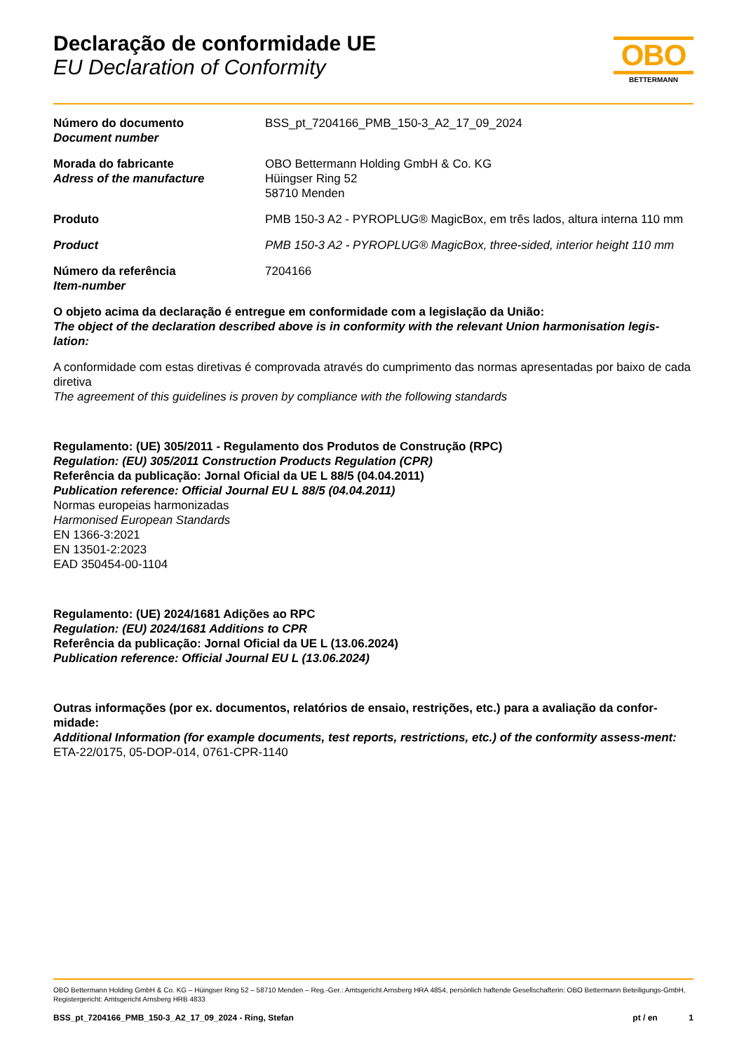Declaração de conformidade UE
EU Declaration of Conformity
OBO
BETTERMANN
Número do documento
Document number
BSS_pt_7204166_PMB_150-3_A2_17_09_2024
Morada do fabricante
Adress of the manufacture
OBO Bettermann Holding GmbH & Co. KG
Hüingser Ring 52
58710 Menden
Produto PMB 150-3 A2 - PYROPLUG® MagicBox, em três lados, altura interna 110 mm
Product PMB 150-3 A2 - PYROPLUG® MagicBox, three-sided, interior height 110 mm
Número da referência
Item-number
7204166
O objeto acima da declaração é entregue em conformidade com a legislação da União:
The object of the declaration described above is in conformity with the relevant Union harmonisation legis-lation:
A conformidade com estas diretivas é comprovada através do cumprimento das normas apresentadas por baixo de cada diretiva
The agreement of this guidelines is proven by compliance with the following standards
Regulamento: (UE) 305/2011 - Regulamento dos Produtos de Construção (RPC)
Regulation: (EU) 305/2011 Construction Products Regulation (CPR)
Referência da publicação: Jornal Oficial da UE L 88/5 (04.04.2011)
Publication reference: Official Journal EU L 88/5 (04.04.2011)
Normas europeias harmonizadas
Harmonised European Standards
EN 1366-3:2021
EN 13501-2:2023
EAD 350454-00-1104
Regulamento: (UE) 2024/1681 Adições ao RPC
Regulation: (EU) 2024/1681 Additions to CPR
Referência da publicação: Jornal Oficial da UE L (13.06.2024)
Publication reference: Official Journal EU L (13.06.2024)
Outras informações (por ex. documentos, relatórios de ensaio, restrições, etc.) para a avaliação da confor-midade:
Additional Information (for example documents, test reports, restrictions, etc.) of the conformity assess-ment:
ETA-22/0175, 05-DOP-014, 0761-CPR-1140
OBO Bettermann Holding GmbH & Co. KG – Hüingser Ring 52 – 58710 Menden – Reg.-Ger.: Amtsgericht Arnsberg HRA 4854, persönlich haftende Gesellschafterin: OBO Bettermann Beteiligungs-GmbH, Registergericht: Amtsgericht Arnsberg HRB 4833
BSS_pt_7204166_PMB_150-3_A2_17_09_2024 - Ring, Stefan pt / en 1